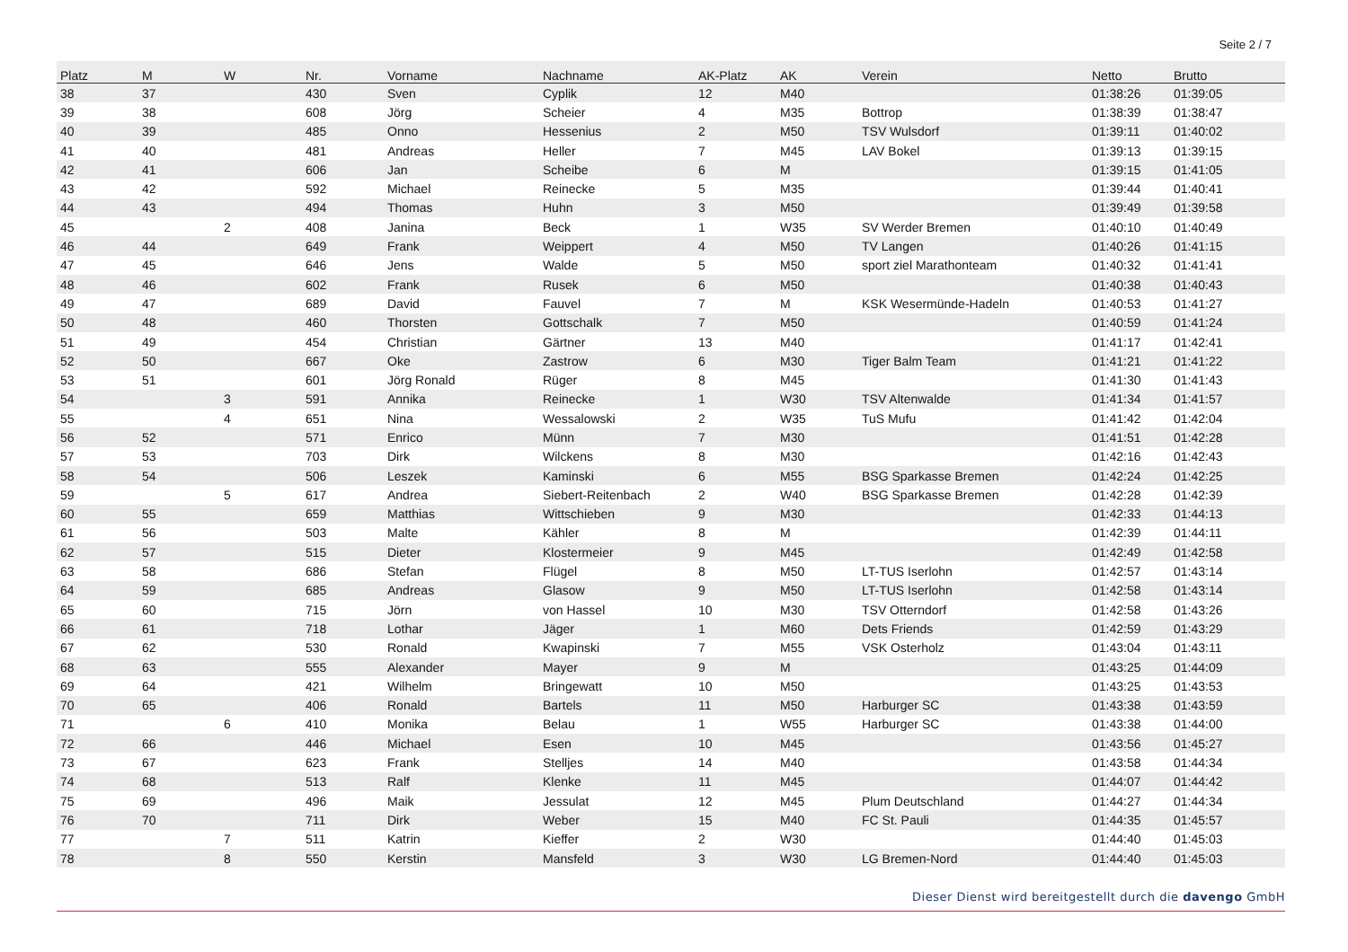Seite 2 / 7
| Platz | M | W | Nr. | Vorname | Nachname | AK-Platz | AK | Verein | Netto | Brutto |
| --- | --- | --- | --- | --- | --- | --- | --- | --- | --- | --- |
| 38 | 37 | | 430 | Sven | Cyplik | 12 | M40 | | 01:38:26 | 01:39:05 |
| 39 | 38 | | 608 | Jörg | Scheier | 4 | M35 | Bottrop | 01:38:39 | 01:38:47 |
| 40 | 39 | | 485 | Onno | Hessenius | 2 | M50 | TSV Wulsdorf | 01:39:11 | 01:40:02 |
| 41 | 40 | | 481 | Andreas | Heller | 7 | M45 | LAV Bokel | 01:39:13 | 01:39:15 |
| 42 | 41 | | 606 | Jan | Scheibe | 6 | M | | 01:39:15 | 01:41:05 |
| 43 | 42 | | 592 | Michael | Reinecke | 5 | M35 | | 01:39:44 | 01:40:41 |
| 44 | 43 | | 494 | Thomas | Huhn | 3 | M50 | | 01:39:49 | 01:39:58 |
| 45 | | 2 | 408 | Janina | Beck | 1 | W35 | SV Werder Bremen | 01:40:10 | 01:40:49 |
| 46 | 44 | | 649 | Frank | Weippert | 4 | M50 | TV Langen | 01:40:26 | 01:41:15 |
| 47 | 45 | | 646 | Jens | Walde | 5 | M50 | sport ziel Marathonteam | 01:40:32 | 01:41:41 |
| 48 | 46 | | 602 | Frank | Rusek | 6 | M50 | | 01:40:38 | 01:40:43 |
| 49 | 47 | | 689 | David | Fauvel | 7 | M | KSK Wesermünde-Hadeln | 01:40:53 | 01:41:27 |
| 50 | 48 | | 460 | Thorsten | Gottschalk | 7 | M50 | | 01:40:59 | 01:41:24 |
| 51 | 49 | | 454 | Christian | Gärtner | 13 | M40 | | 01:41:17 | 01:42:41 |
| 52 | 50 | | 667 | Oke | Zastrow | 6 | M30 | Tiger Balm Team | 01:41:21 | 01:41:22 |
| 53 | 51 | | 601 | Jörg Ronald | Rüger | 8 | M45 | | 01:41:30 | 01:41:43 |
| 54 | | 3 | 591 | Annika | Reinecke | 1 | W30 | TSV Altenwalde | 01:41:34 | 01:41:57 |
| 55 | | 4 | 651 | Nina | Wessalowski | 2 | W35 | TuS Mufu | 01:41:42 | 01:42:04 |
| 56 | 52 | | 571 | Enrico | Münn | 7 | M30 | | 01:41:51 | 01:42:28 |
| 57 | 53 | | 703 | Dirk | Wilckens | 8 | M30 | | 01:42:16 | 01:42:43 |
| 58 | 54 | | 506 | Leszek | Kaminski | 6 | M55 | BSG Sparkasse Bremen | 01:42:24 | 01:42:25 |
| 59 | | 5 | 617 | Andrea | Siebert-Reitenbach | 2 | W40 | BSG Sparkasse Bremen | 01:42:28 | 01:42:39 |
| 60 | 55 | | 659 | Matthias | Wittschieben | 9 | M30 | | 01:42:33 | 01:44:13 |
| 61 | 56 | | 503 | Malte | Kähler | 8 | M | | 01:42:39 | 01:44:11 |
| 62 | 57 | | 515 | Dieter | Klostermeier | 9 | M45 | | 01:42:49 | 01:42:58 |
| 63 | 58 | | 686 | Stefan | Flügel | 8 | M50 | LT-TUS Iserlohn | 01:42:57 | 01:43:14 |
| 64 | 59 | | 685 | Andreas | Glasow | 9 | M50 | LT-TUS Iserlohn | 01:42:58 | 01:43:14 |
| 65 | 60 | | 715 | Jörn | von Hassel | 10 | M30 | TSV Otterndorf | 01:42:58 | 01:43:26 |
| 66 | 61 | | 718 | Lothar | Jäger | 1 | M60 | Dets Friends | 01:42:59 | 01:43:29 |
| 67 | 62 | | 530 | Ronald | Kwapinski | 7 | M55 | VSK Osterholz | 01:43:04 | 01:43:11 |
| 68 | 63 | | 555 | Alexander | Mayer | 9 | M | | 01:43:25 | 01:44:09 |
| 69 | 64 | | 421 | Wilhelm | Bringewatt | 10 | M50 | | 01:43:25 | 01:43:53 |
| 70 | 65 | | 406 | Ronald | Bartels | 11 | M50 | Harburger SC | 01:43:38 | 01:43:59 |
| 71 | | 6 | 410 | Monika | Belau | 1 | W55 | Harburger SC | 01:43:38 | 01:44:00 |
| 72 | 66 | | 446 | Michael | Esen | 10 | M45 | | 01:43:56 | 01:45:27 |
| 73 | 67 | | 623 | Frank | Stelljes | 14 | M40 | | 01:43:58 | 01:44:34 |
| 74 | 68 | | 513 | Ralf | Klenke | 11 | M45 | | 01:44:07 | 01:44:42 |
| 75 | 69 | | 496 | Maik | Jessulat | 12 | M45 | Plum Deutschland | 01:44:27 | 01:44:34 |
| 76 | 70 | | 711 | Dirk | Weber | 15 | M40 | FC St. Pauli | 01:44:35 | 01:45:57 |
| 77 | | 7 | 511 | Katrin | Kieffer | 2 | W30 | | 01:44:40 | 01:45:03 |
| 78 | | 8 | 550 | Kerstin | Mansfeld | 3 | W30 | LG Bremen-Nord | 01:44:40 | 01:45:03 |
Dieser Dienst wird bereitgestellt durch die davengo GmbH